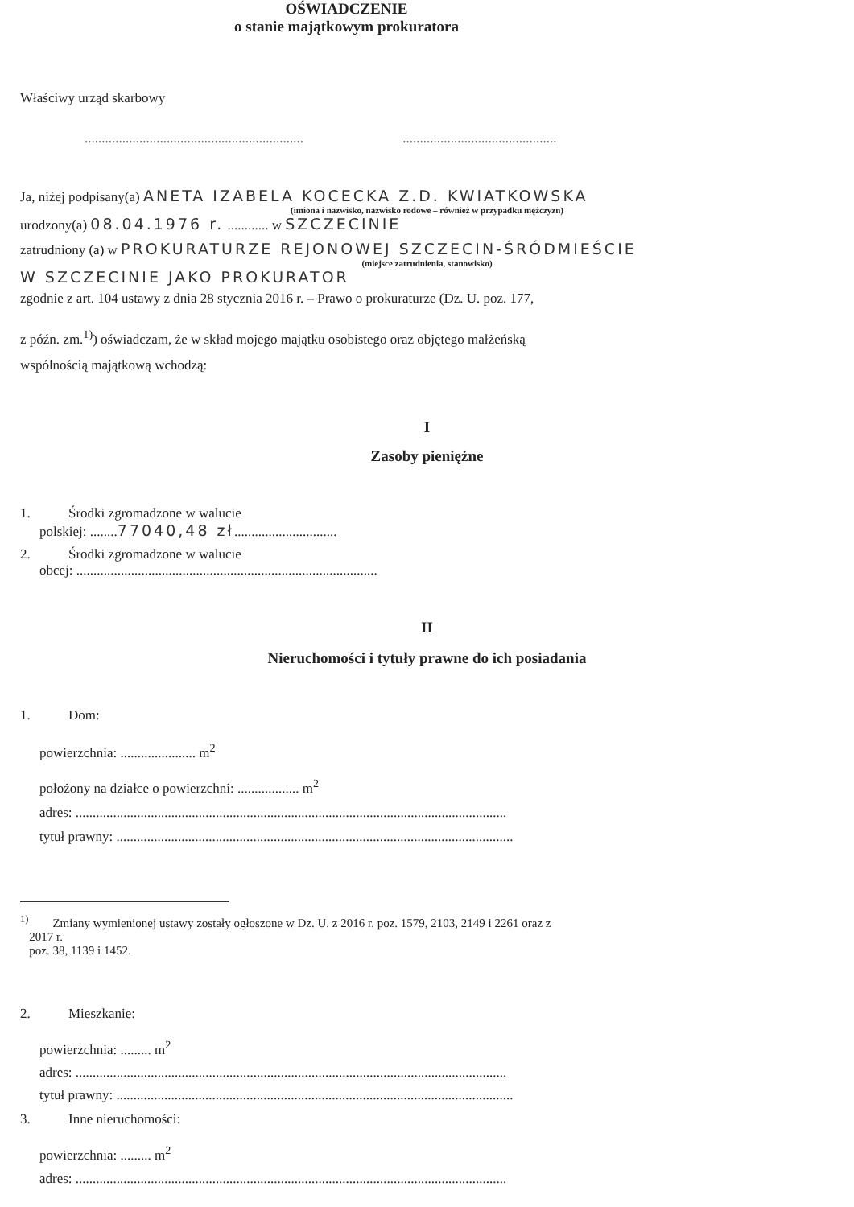OŚWIADCZENIE
o stanie majątkowym prokuratora
Właściwy urząd skarbowy
................................................................ .............................................
Ja, niżej podpisany(a) ANETA IZABELA KOCECKA Z.D. KWIATKOWSKA
(imiona i nazwisko, nazwisko rodowe – również w przypadku mężczyzn)
urodzony(a) 08.04.1976 r. ............ w SZCZECINIE
zatrudniony (a) w PROKURATURZE REJONOWEJ SZCZECIN-ŚRÓDMIEŚCIE
(miejsce zatrudnienia, stanowisko)
W SZCZECINIE JAKO PROKURATOR
zgodnie z art. 104 ustawy z dnia 28 stycznia 2016 r. – Prawo o prokuraturze (Dz. U. poz. 177,
z późn. zm.<sup>1)</sup>) oświadczam, że w skład mojego majątku osobistego oraz objętego małżeńską
wspólnością majątkową wchodzą:
I
Zasoby pieniężne
1. Środki zgromadzone w walucie
polskiej: ........77040,48 zł..............................
2. Środki zgromadzone w walucie
obcej: ........................................................................................
II
Nieruchomości i tytuły prawne do ich posiadania
1. Dom:
powierzchnia: ...................... m<sup>2</sup>
położony na działce o powierzchni: .................. m<sup>2</sup>
adres: ..............................................................................................................................
tytuł prawny: ....................................................................................................................
<sup>1)</sup> Zmiany wymienionej ustawy zostały ogłoszone w Dz. U. z 2016 r. poz. 1579, 2103, 2149 i 2261 oraz z
2017 r.
poz. 38, 1139 i 1452.
2. Mieszkanie:
powierzchnia: ......... m<sup>2</sup>
adres: ..............................................................................................................................
tytuł prawny: ....................................................................................................................
3. Inne nieruchomości:
powierzchnia: ......... m<sup>2</sup>
adres: ..............................................................................................................................